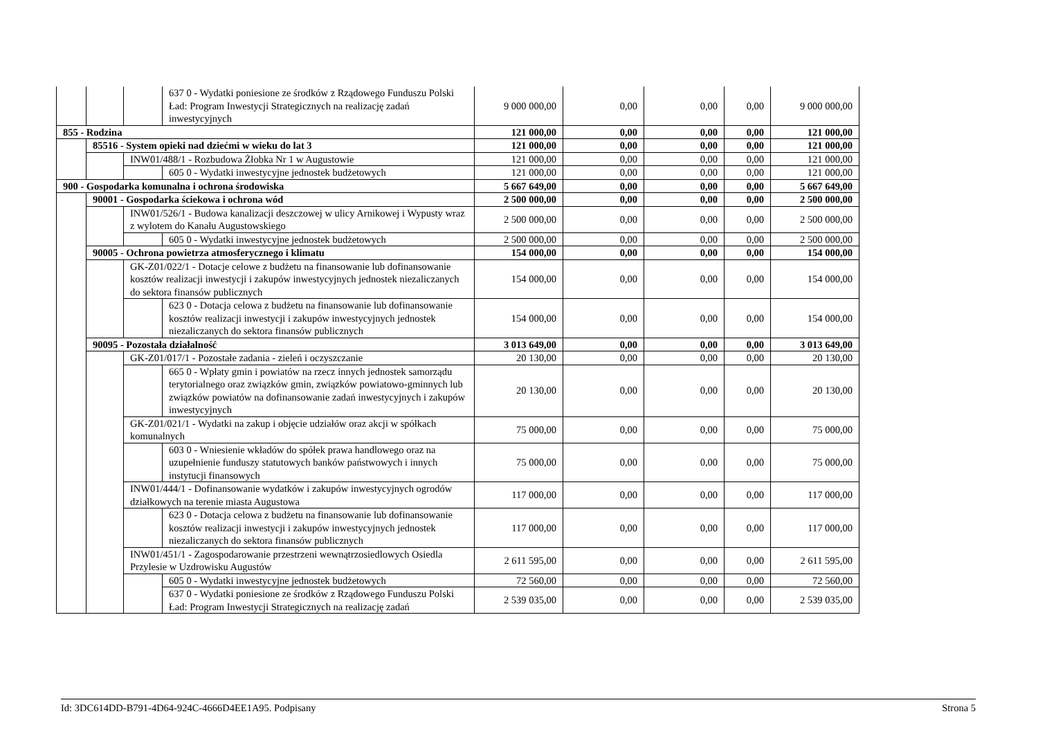| | | | 637 0 - Wydatki poniesione ze środków z Rządowego Funduszu Polski Ład: Program Inwestycji Strategicznych na realizację zadań inwestycyjnych | 9 000 000,00 | 0,00 | 0,00 | 0,00 | 9 000 000,00 |
| 855 - Rodzina | | | | 121 000,00 | 0,00 | 0,00 | 0,00 | 121 000,00 |
| | 85516 - System opieki nad dziećmi w wieku do lat 3 | | | 121 000,00 | 0,00 | 0,00 | 0,00 | 121 000,00 |
| | | INW01/488/1 - Rozbudowa Żłobka Nr 1 w Augustowie | | 121 000,00 | 0,00 | 0,00 | 0,00 | 121 000,00 |
| | | | 605 0 - Wydatki inwestycyjne jednostek budżetowych | 121 000,00 | 0,00 | 0,00 | 0,00 | 121 000,00 |
| 900 - Gospodarka komunalna i ochrona środowiska | | | | 5 667 649,00 | 0,00 | 0,00 | 0,00 | 5 667 649,00 |
| | 90001 - Gospodarka ściekowa i ochrona wód | | | 2 500 000,00 | 0,00 | 0,00 | 0,00 | 2 500 000,00 |
| | | INW01/526/1 - Budowa kanalizacji deszczowej w ulicy Arnikowej i Wypusty wraz z wylotem do Kanału Augustowskiego | | 2 500 000,00 | 0,00 | 0,00 | 0,00 | 2 500 000,00 |
| | | | 605 0 - Wydatki inwestycyjne jednostek budżetowych | 2 500 000,00 | 0,00 | 0,00 | 0,00 | 2 500 000,00 |
| | 90005 - Ochrona powietrza atmosferycznego i klimatu | | | 154 000,00 | 0,00 | 0,00 | 0,00 | 154 000,00 |
| | | GK-Z01/022/1 - Dotacje celowe z budżetu na finansowanie lub dofinansowanie kosztów realizacji inwestycji i zakupów inwestycyjnych jednostek niezaliczanych do sektora finansów publicznych | | 154 000,00 | 0,00 | 0,00 | 0,00 | 154 000,00 |
| | | | 623 0 - Dotacja celowa z budżetu na finansowanie lub dofinansowanie kosztów realizacji inwestycji i zakupów inwestycyjnych jednostek niezaliczanych do sektora finansów publicznych | 154 000,00 | 0,00 | 0,00 | 0,00 | 154 000,00 |
| | 90095 - Pozostała działalność | | | 3 013 649,00 | 0,00 | 0,00 | 0,00 | 3 013 649,00 |
| | | GK-Z01/017/1 - Pozostałe zadania - zieleń i oczyszczanie | | 20 130,00 | 0,00 | 0,00 | 0,00 | 20 130,00 |
| | | | 665 0 - Wpłaty gmin i powiatów na rzecz innych jednostek samorządu terytorialnego oraz związków gmin, związków powiatowo-gminnych lub związków powiatów na dofinansowanie zadań inwestycyjnych i zakupów inwestycyjnych | 20 130,00 | 0,00 | 0,00 | 0,00 | 20 130,00 |
| | | GK-Z01/021/1 - Wydatki na zakup i objęcie udziałów oraz akcji w spółkach komunalnych | | 75 000,00 | 0,00 | 0,00 | 0,00 | 75 000,00 |
| | | | 603 0 - Wniesienie wkładów do spółek prawa handlowego oraz na uzupełnienie funduszy statutowych banków państwowych i innych instytucji finansowych | 75 000,00 | 0,00 | 0,00 | 0,00 | 75 000,00 |
| | | INW01/444/1 - Dofinansowanie wydatków i zakupów inwestycyjnych ogrodów działkowych na terenie miasta Augustowa | | 117 000,00 | 0,00 | 0,00 | 0,00 | 117 000,00 |
| | | | 623 0 - Dotacja celowa z budżetu na finansowanie lub dofinansowanie kosztów realizacji inwestycji i zakupów inwestycyjnych jednostek niezaliczanych do sektora finansów publicznych | 117 000,00 | 0,00 | 0,00 | 0,00 | 117 000,00 |
| | | INW01/451/1 - Zagospodarowanie przestrzeni wewnątrzosiedlowych Osiedla Przylesie w Uzdrowisku Augustów | | 2 611 595,00 | 0,00 | 0,00 | 0,00 | 2 611 595,00 |
| | | | 605 0 - Wydatki inwestycyjne jednostek budżetowych | 72 560,00 | 0,00 | 0,00 | 0,00 | 72 560,00 |
| | | | 637 0 - Wydatki poniesione ze środków z Rządowego Funduszu Polski Ład: Program Inwestycji Strategicznych na realizację zadań | 2 539 035,00 | 0,00 | 0,00 | 0,00 | 2 539 035,00 |
Id: 3DC614DD-B791-4D64-924C-4666D4EE1A95. Podpisany Strona 5